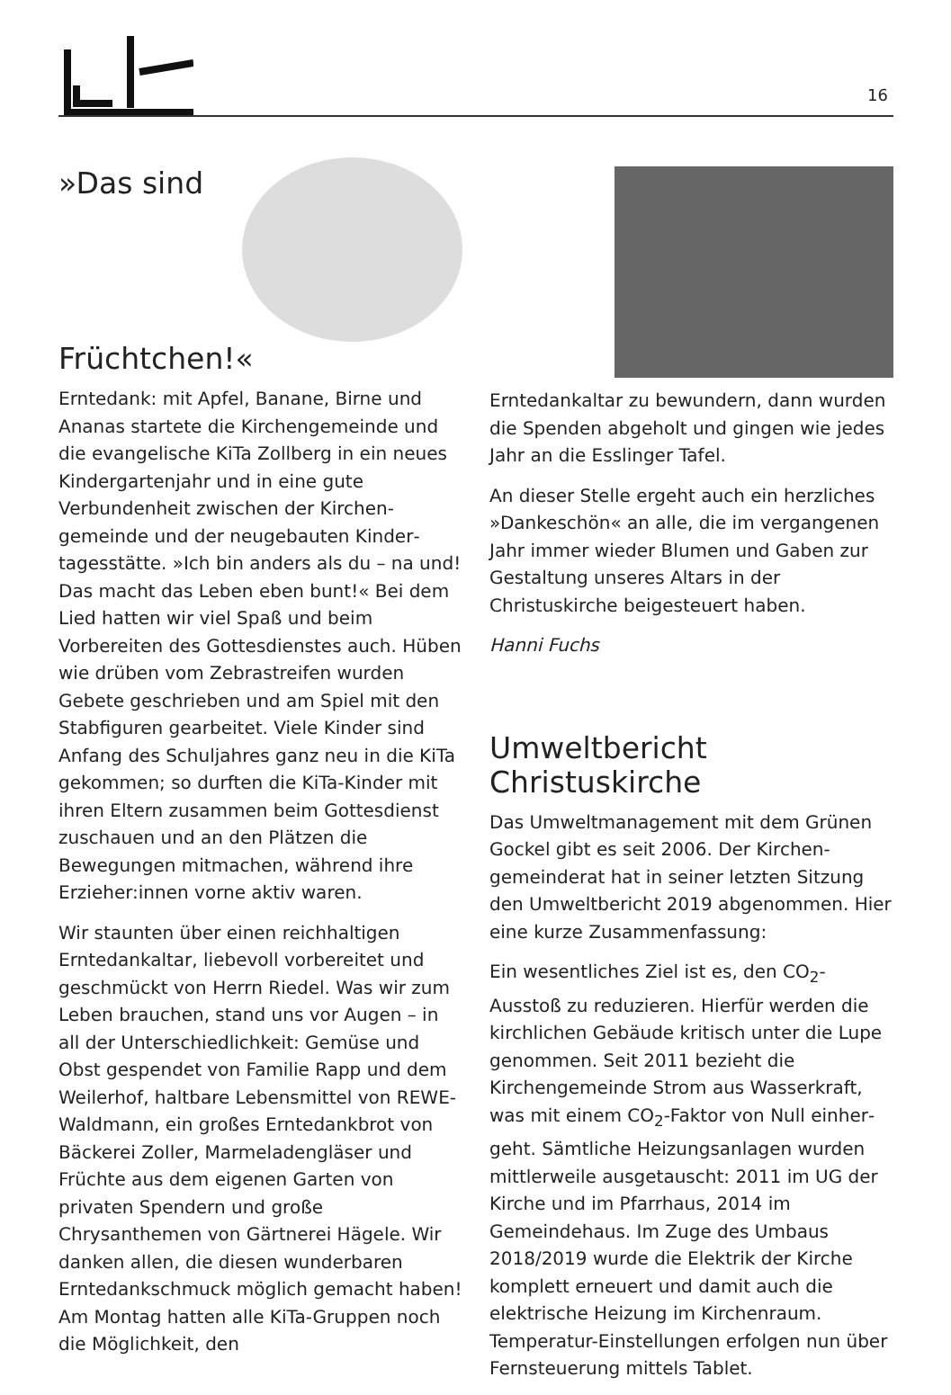16
»Das sind Früchtchen!«
Erntedank: mit Apfel, Banane, Birne und Ananas startete die Kirchengemeinde und die evangelische KiTa Zollberg in ein neues Kindergartenjahr und in eine gute Verbundenheit zwischen der Kirchen­gemeinde und der neugebauten Kinder­tagesstätte. »Ich bin anders als du – na und! Das macht das Leben eben bunt!« Bei dem Lied hatten wir viel Spaß und beim Vorbereiten des Gottesdienstes auch. Hüben wie drüben vom Zebrastreifen wurden Gebete geschrieben und am Spiel mit den Stabfiguren gearbeitet. Viele Kinder sind Anfang des Schuljahres ganz neu in die KiTa gekommen; so durften die KiTa-Kinder mit ihren Eltern zusammen beim Gottesdienst zuschauen und an den Plätzen die Bewegungen mitmachen, während ihre Erzieher:innen vorne aktiv waren.
Wir staunten über einen reichhaltigen Erntedankaltar, liebevoll vorbereitet und geschmückt von Herrn Riedel. Was wir zum Leben brauchen, stand uns vor Augen – in all der Unterschiedlichkeit: Gemüse und Obst gespendet von Familie Rapp und dem Weilerhof, haltbare Lebens­mittel von REWE-Waldmann, ein großes Erntedankbrot von Bäckerei Zoller, Marme­ladengläser und Früchte aus dem eigenen Garten von privaten Spendern und große Chrysanthemen von Gärtnerei Hägele. Wir danken allen, die diesen wunderbaren Erntedankschmuck möglich gemacht haben! Am Montag hatten alle KiTa-Gruppen noch die Möglichkeit, den
Erntedankaltar zu bewundern, dann wurden die Spenden abgeholt und gingen wie jedes Jahr an die Esslinger Tafel.
An dieser Stelle ergeht auch ein herzliches »Dankeschön« an alle, die im vergangenen Jahr immer wieder Blumen und Gaben zur Gestaltung unseres Altars in der Christuskirche beige­steuert haben.
Hanni Fuchs
Umweltbericht Christuskirche
Das Umweltmanagement mit dem Grünen Gockel gibt es seit 2006. Der Kirchen­gemeinderat hat in seiner letzten Sitzung den Umweltbericht 2019 abgenommen. Hier eine kurze Zusammenfassung:
Ein wesentliches Ziel ist es, den CO<sub>2</sub>-Ausstoß zu reduzieren. Hierfür werden die kirchlichen Gebäude kritisch unter die Lupe genommen. Seit 2011 bezieht die Kirchengemeinde Strom aus Wasserkraft, was mit einem CO<sub>2</sub>-Faktor von Null einher­geht. Sämtliche Heizungsanlagen wurden mittlerweile ausgetauscht: 2011 im UG der Kirche und im Pfarrhaus, 2014 im Gemeindehaus. Im Zuge des Umbaus 2018/2019 wurde die Elektrik der Kirche komplett erneuert und damit auch die elektrische Heizung im Kirchenraum. Temperatur-Einstellungen erfolgen nun über Fernsteuerung mittels Tablet.